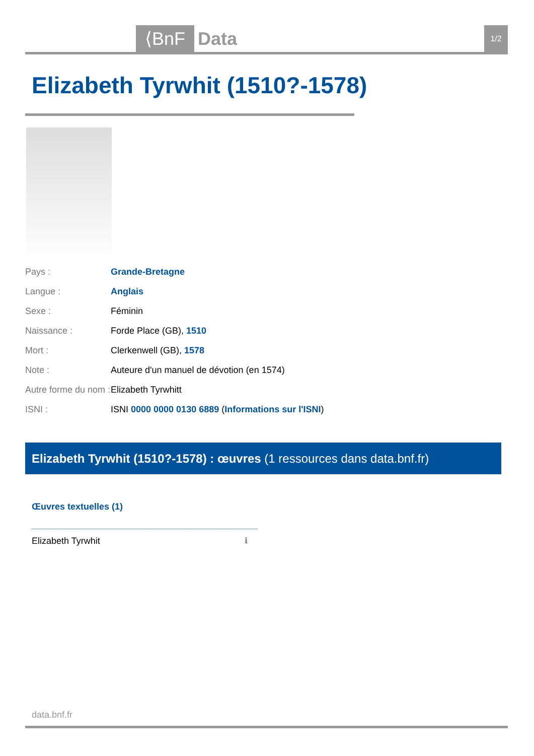⟨BnF Data 1/2
Elizabeth Tyrwhit (1510?-1578)
| Pays : | Grande-Bretagne |
| Langue : | Anglais |
| Sexe : | Féminin |
| Naissance : | Forde Place (GB), 1510 |
| Mort : | Clerkenwell (GB), 1578 |
| Note : | Auteure d'un manuel de dévotion (en 1574) |
| Autre forme du nom : | Elizabeth Tyrwhitt |
| ISNI : | ISNI 0000 0000 0130 6889 ( Informations sur l'ISNI ) |
Elizabeth Tyrwhit (1510?-1578) : œuvres (1 ressources dans data.bnf.fr)
Œuvres textuelles (1)
Elizabeth Tyrwhit ℹ
data.bnf.fr